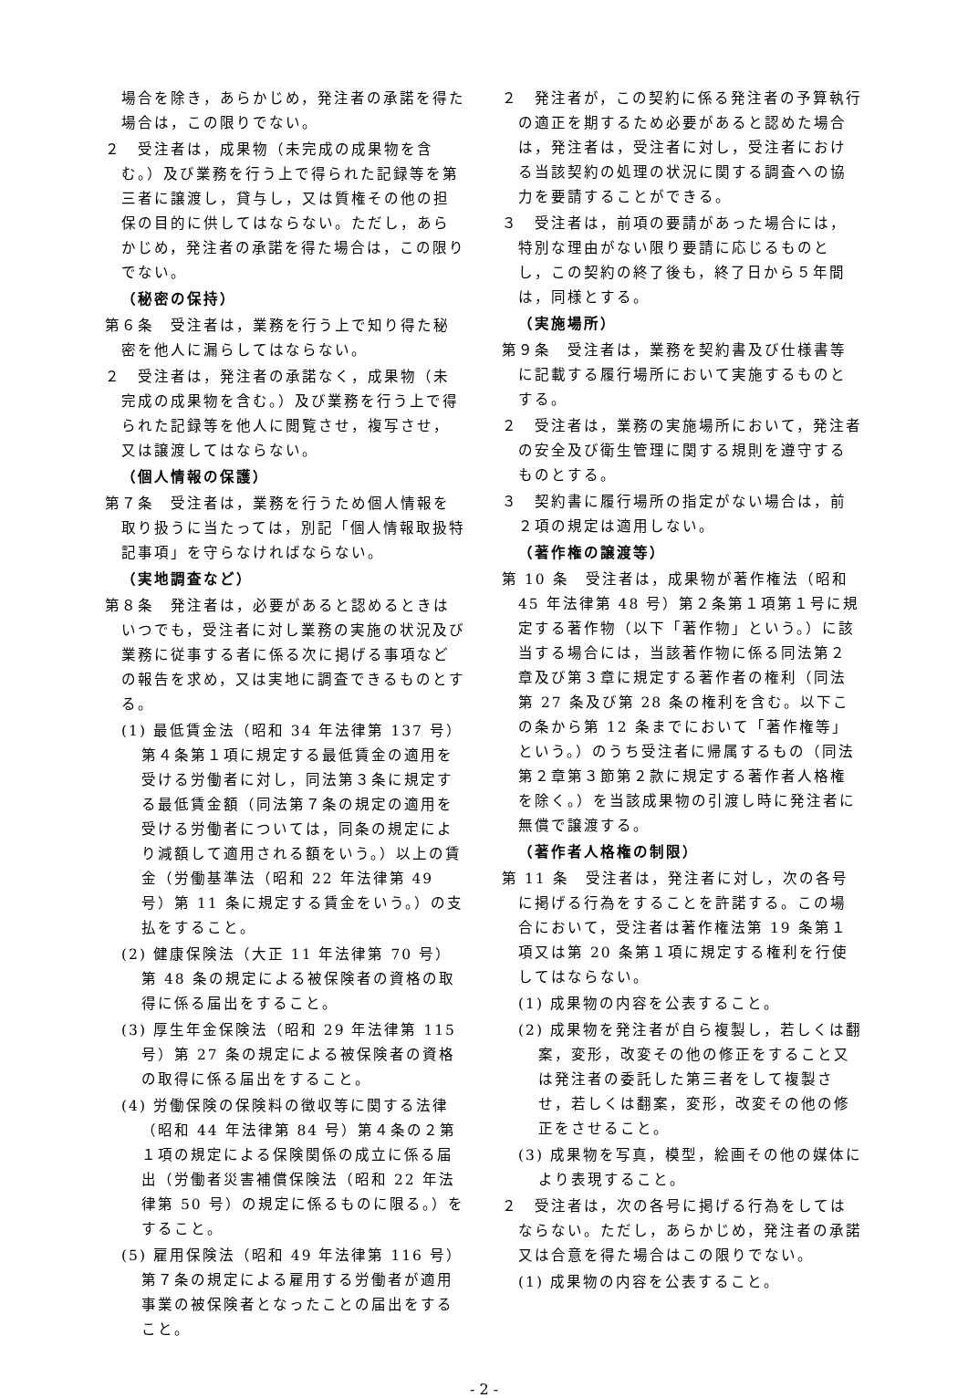場合を除き，あらかじめ，発注者の承諾を得た場合は，この限りでない。
２　受注者は，成果物（未完成の成果物を含む。）及び業務を行う上で得られた記録等を第三者に譲渡し，貸与し，又は質権その他の担保の目的に供してはならない。ただし，あらかじめ，発注者の承諾を得た場合は，この限りでない。
（秘密の保持）
第６条　受注者は，業務を行う上で知り得た秘密を他人に漏らしてはならない。
２　受注者は，発注者の承諾なく，成果物（未完成の成果物を含む。）及び業務を行う上で得られた記録等を他人に閲覧させ，複写させ，又は譲渡してはならない。
（個人情報の保護）
第７条　受注者は，業務を行うため個人情報を取り扱うに当たっては，別記「個人情報取扱特記事項」を守らなければならない。
（実地調査など）
第８条　発注者は，必要があると認めるときはいつでも，受注者に対し業務の実施の状況及び業務に従事する者に係る次に掲げる事項などの報告を求め，又は実地に調査できるものとする。
(1) 最低賃金法（昭和 34 年法律第 137 号）第４条第１項に規定する最低賃金の適用を受ける労働者に対し，同法第３条に規定する最低賃金額（同法第７条の規定の適用を受ける労働者については，同条の規定により減額して適用される額をいう。）以上の賃金（労働基準法（昭和 22 年法律第 49 号）第 11 条に規定する賃金をいう。）の支払をすること。
(2) 健康保険法（大正 11 年法律第 70 号）第 48 条の規定による被保険者の資格の取得に係る届出をすること。
(3) 厚生年金保険法（昭和 29 年法律第 115 号）第 27 条の規定による被保険者の資格の取得に係る届出をすること。
(4) 労働保険の保険料の徴収等に関する法律（昭和 44 年法律第 84 号）第４条の２第１項の規定による保険関係の成立に係る届出（労働者災害補償保険法（昭和 22 年法律第 50 号）の規定に係るものに限る。）をすること。
(5) 雇用保険法（昭和 49 年法律第 116 号）第７条の規定による雇用する労働者が適用事業の被保険者となったことの届出をすること。
２　発注者が，この契約に係る発注者の予算執行の適正を期するため必要があると認めた場合は，発注者は，受注者に対し，受注者における当該契約の処理の状況に関する調査への協力を要請することができる。
３　受注者は，前項の要請があった場合には，特別な理由がない限り要請に応じるものとし，この契約の終了後も，終了日から５年間は，同様とする。
（実施場所）
第９条　受注者は，業務を契約書及び仕様書等に記載する履行場所において実施するものとする。
２　受注者は，業務の実施場所において，発注者の安全及び衛生管理に関する規則を遵守するものとする。
３　契約書に履行場所の指定がない場合は，前２項の規定は適用しない。
（著作権の譲渡等）
第 10 条　受注者は，成果物が著作権法（昭和 45 年法律第 48 号）第２条第１項第１号に規定する著作物（以下「著作物」という。）に該当する場合には，当該著作物に係る同法第２章及び第３章に規定する著作者の権利（同法第 27 条及び第 28 条の権利を含む。以下この条から第 12 条までにおいて「著作権等」という。）のうち受注者に帰属するもの（同法第２章第３節第２款に規定する著作者人格権を除く。）を当該成果物の引渡し時に発注者に無償で譲渡する。
（著作者人格権の制限）
第 11 条　受注者は，発注者に対し，次の各号に掲げる行為をすることを許諾する。この場合において，受注者は著作権法第 19 条第１項又は第 20 条第１項に規定する権利を行使してはならない。
(1) 成果物の内容を公表すること。
(2) 成果物を発注者が自ら複製し，若しくは翻案，変形，改変その他の修正をすること又は発注者の委託した第三者をして複製させ，若しくは翻案，変形，改変その他の修正をさせること。
(3) 成果物を写真，模型，絵画その他の媒体により表現すること。
２　受注者は，次の各号に掲げる行為をしてはならない。ただし，あらかじめ，発注者の承諾又は合意を得た場合はこの限りでない。
(1) 成果物の内容を公表すること。
- 2 -